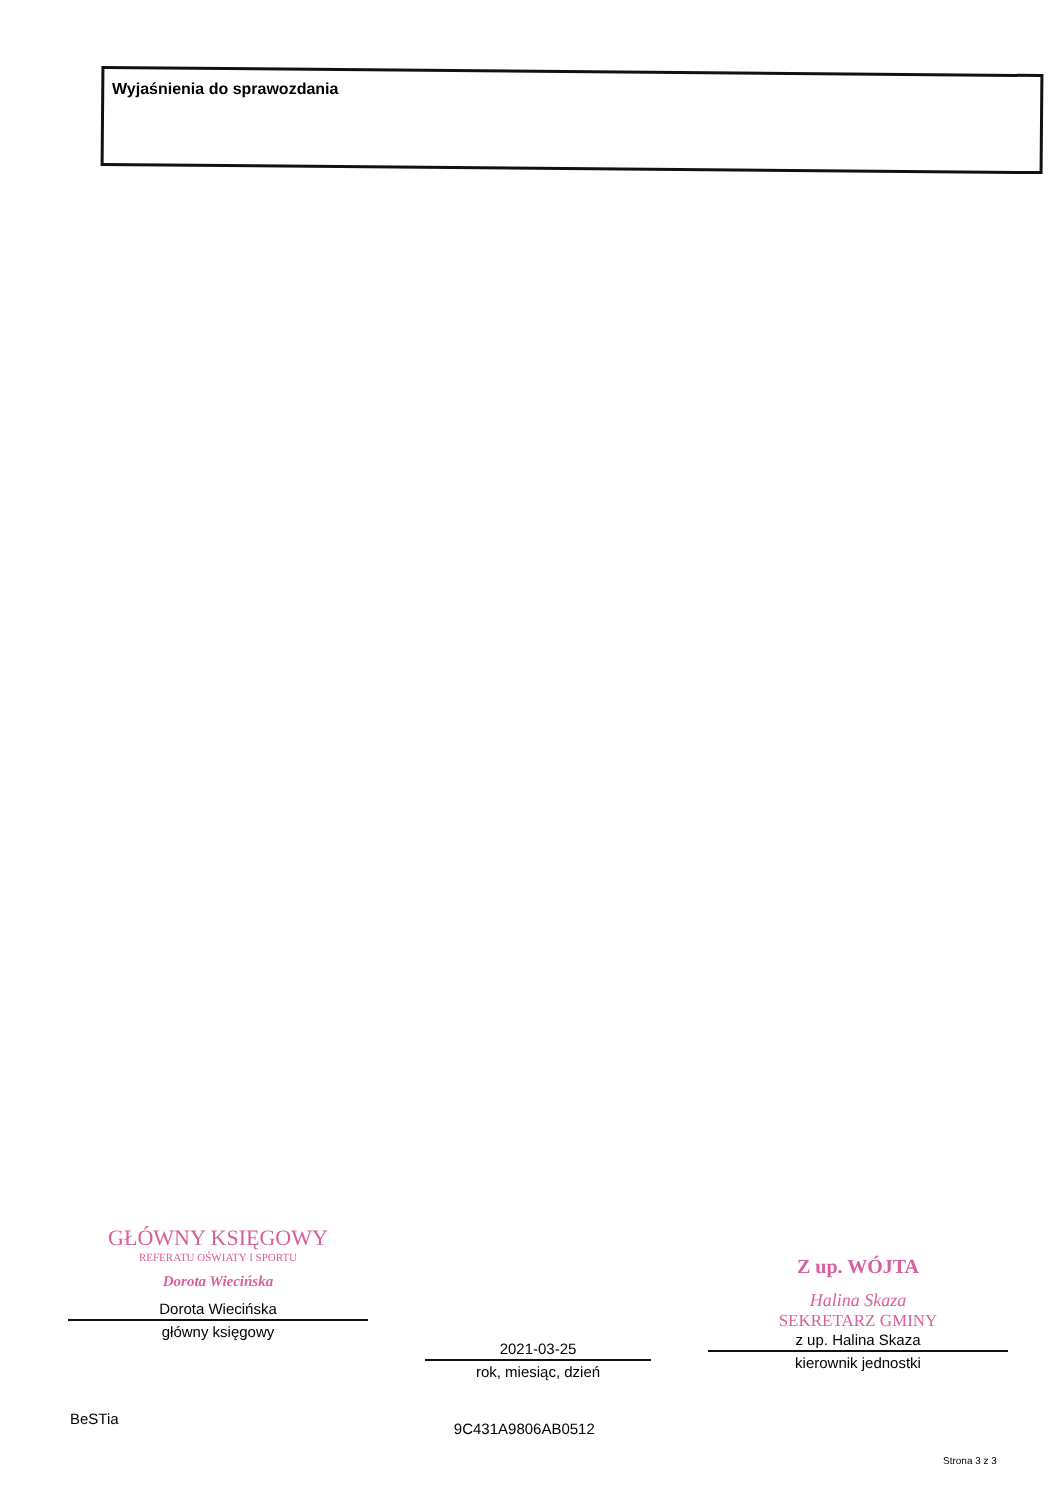Wyjaśnienia do sprawozdania
GŁÓWNY KSIĘGOWY
REFERATU OŚWIATY I SPORTU
Dorota Wiecińska
Dorota Wiecińska
główny księgowy
2021-03-25
rok, miesiąc, dzień
Z up. WÓJTA
Halina Skaza
SEKRETARZ GMINY
z up. Halina Skaza
kierownik jednostki
BeSTia 9C431A9806AB0512
Strona 3 z 3